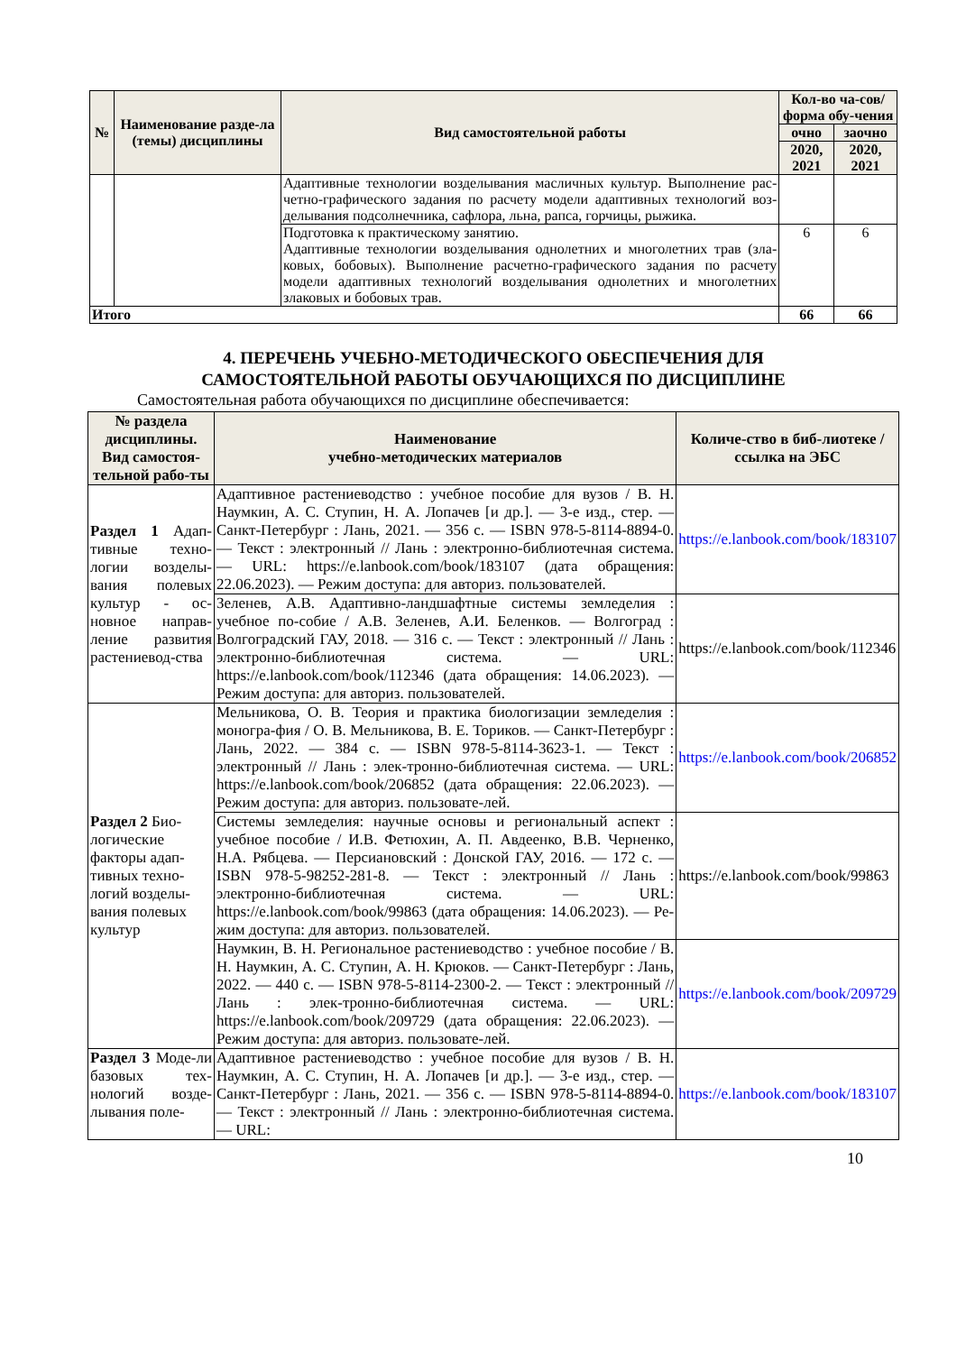| № | Наименование разде-ла (темы) дисциплины | Вид самостоятельной работы | Кол-во ча-сов/форма обу-чения | |
| --- | --- | --- | --- | --- |
| | | | очно | заочно |
| | | | 2020, 2021 | 2020, 2021 |
| | | Адаптивные технологии возделывания масличных культур. Выполнение рас-четно-графического задания по расчету модели адаптивных технологий воз-делывания подсолнечника, сафлора, льна, рапса, горчицы, рыжика. | | |
| | | Подготовка к практическому занятию. Адаптивные технологии возделывания однолетних и многолетних трав (зла-ковых, бобовых). Выполнение расчетно-графического задания по расчету модели адаптивных технологий возделывания однолетних и многолетних злаковых и бобовых трав. | 6 | 6 |
| Итого | | | 66 | 66 |
4. ПЕРЕЧЕНЬ УЧЕБНО-МЕТОДИЧЕСКОГО ОБЕСПЕЧЕНИЯ ДЛЯ
САМОСТОЯТЕЛЬНОЙ РАБОТЫ ОБУЧАЮЩИХСЯ ПО ДИСЦИПЛИНЕ
Самостоятельная работа обучающихся по дисциплине обеспечивается:
| № раздела дисциплины. Вид самостоя-тельной рабо-ты | Наименование учебно-методических материалов | Количе-ство в биб-лиотеке / ссылка на ЭБС |
| --- | --- | --- |
| Раздел 1 Адап-тивные техно-логии возделы-вания полевых культур - ос-новное направ-ление развития растениевод-ства | Адаптивное растениеводство : учебное пособие для вузов / В. Н. Наумкин, А. С. Ступин, Н. А. Лопачев [и др.]. — 3-е изд., стер. — Санкт-Петербург : Лань, 2021. — 356 с. — ISBN 978-5-8114-8894-0. — Текст : электронный // Лань : электронно-библиотечная система. — URL: https://e.lanbook.com/book/183107 (дата обращения: 22.06.2023). — Режим доступа: для авториз. пользователей. | https://e.lanbook.com/book/183107 |
| | Зеленев, А.В. Адаптивно-ландшафтные системы земледелия : учебное по-собие / А.В. Зеленев, А.И. Беленков. — Волгоград : Волгоградский ГАУ, 2018. — 316 с. — Текст : электронный // Лань : электронно-библиотечная система. — URL: https://e.lanbook.com/book/112346 (дата обращения: 14.06.2023). — Режим доступа: для авториз. пользователей. | https://e.lanbook.com/book/112346 |
| Раздел 2 Био-логические факторы адап-тивных техно-логий возделы-вания полевых культур | Мельникова, О. В. Теория и практика биологизации земледелия : моногра-фия / О. В. Мельникова, В. Е. Ториков. — Санкт-Петербург : Лань, 2022. — 384 с. — ISBN 978-5-8114-3623-1. — Текст : электронный // Лань : элек-тронно-библиотечная система. — URL: https://e.lanbook.com/book/206852 (дата обращения: 22.06.2023). — Режим доступа: для авториз. пользовате-лей. | https://e.lanbook.com/book/206852 |
| | Системы земледелия: научные основы и региональный аспект : учебное пособие / И.В. Фетюхин, А. П. Авдеенко, В.В. Черненко, Н.А. Рябцева. — Персиановский : Донской ГАУ, 2016. — 172 с. — ISBN 978-5-98252-281-8. — Текст : электронный // Лань : электронно-библиотечная система. — URL: https://e.lanbook.com/book/99863 (дата обращения: 14.06.2023). — Ре-жим доступа: для авториз. пользователей. | https://e.lanbook.com/book/99863 |
| | Наумкин, В. Н. Региональное растениеводство : учебное пособие / В. Н. Наумкин, А. С. Ступин, А. Н. Крюков. — Санкт-Петербург : Лань, 2022. — 440 с. — ISBN 978-5-8114-2300-2. — Текст : электронный // Лань : элек-тронно-библиотечная система. — URL: https://e.lanbook.com/book/209729 (дата обращения: 22.06.2023). — Режим доступа: для авториз. пользовате-лей. | https://e.lanbook.com/book/209729 |
| Раздел 3 Моде-ли базовых тех-нологий возде-лывания поле- | Адаптивное растениеводство : учебное пособие для вузов / В. Н. Наумкин, А. С. Ступин, Н. А. Лопачев [и др.]. — 3-е изд., стер. — Санкт-Петербург : Лань, 2021. — 356 с. — ISBN 978-5-8114-8894-0. — Текст : электронный // Лань : электронно-библиотечная система. — URL: | https://e.lanbook.com/book/183107 |
10